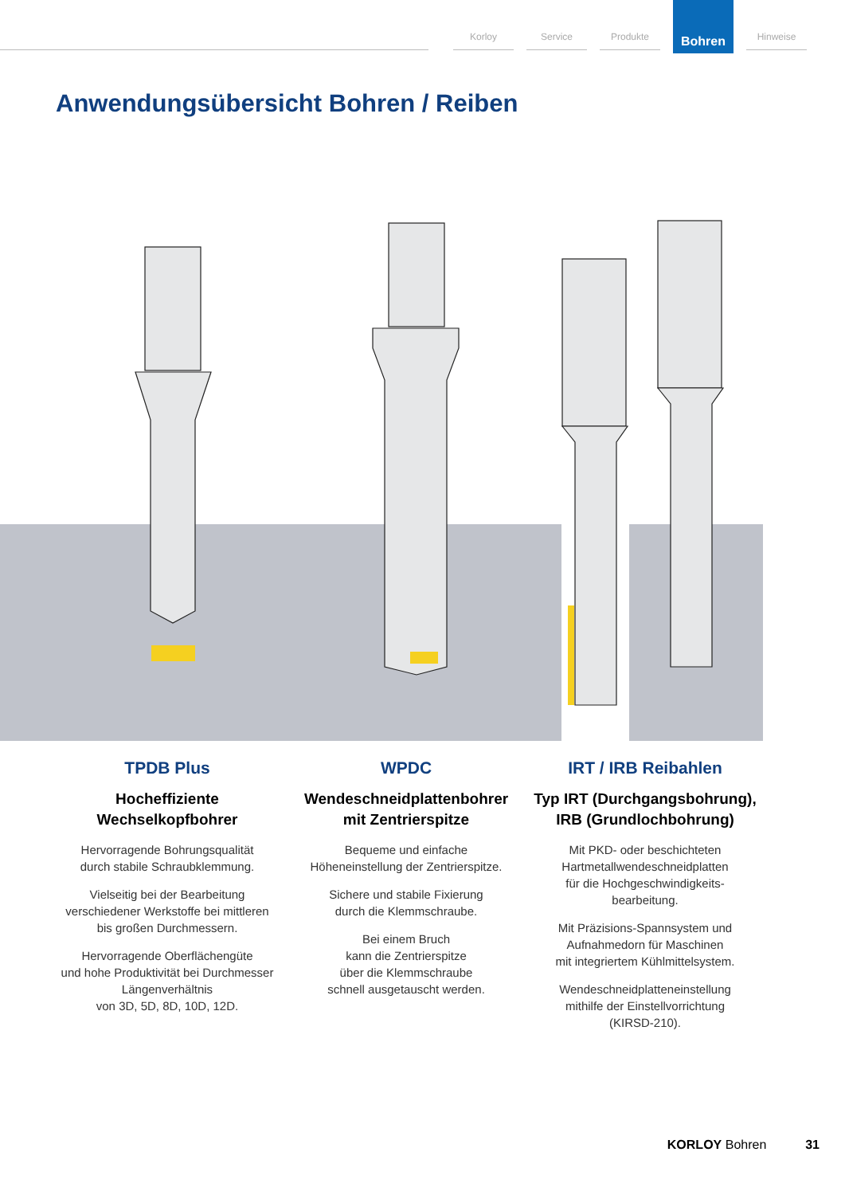Korloy Service Produkte
Bohren
Hinweise
Anwendungsübersicht Bohren / Reiben
TPDB Plus
Hocheffiziente
Wechselkopfbohrer
Hervorragende Bohrungsqualität
durch stabile Schraubklemmung.
Vielseitig bei der Bearbeitung
verschiedener Werkstoffe bei mittleren
bis großen Durchmessern.
Hervorragende Oberflächengüte
und hohe Produktivität bei Durchmesser
Längenverhältnis
von 3D, 5D, 8D, 10D, 12D.
WPDC
Wendeschneidplattenbohrer
mit Zentrierspitze
Bequeme und einfache
Höheneinstellung der Zentrierspitze.
Sichere und stabile Fixierung
durch die Klemmschraube.
Bei einem Bruch
kann die Zentrierspitze
über die Klemmschraube
schnell ausgetauscht werden.
IRT / IRB Reibahlen
Typ IRT (Durchgangsbohrung),
IRB (Grundlochbohrung)
Mit PKD- oder beschichteten
Hartmetallwendeschneidplatten
für die Hochgeschwindigkeits-
bearbeitung.
Mit Präzisions-Spannsystem und
Aufnahmedorn für Maschinen
mit integriertem Kühlmittelsystem.
Wendeschneidplatteneinstellung
mithilfe der Einstellvorrichtung
(KIRSD-210).
KORLOY Bohren 31